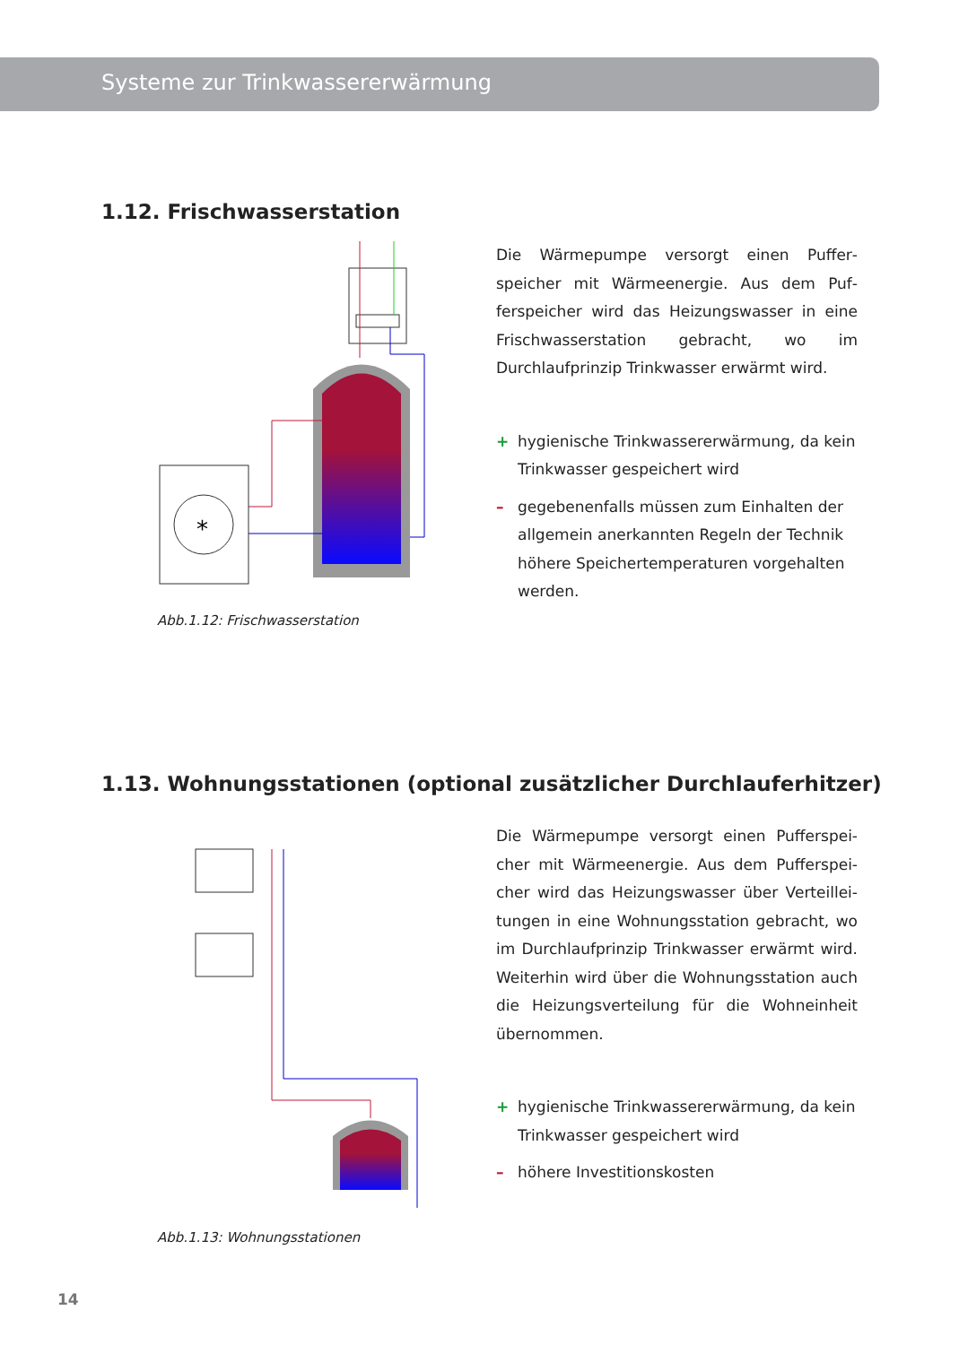Systeme zur Trinkwassererwärmung
1.12. Frischwasserstation
*
Abb.1.12: Frischwasserstation
Die Wärmepumpe versorgt einen Puffer­speicher mit Wärmeenergie. Aus dem Puf­ferspeicher wird das Heizungswasser in eine Frischwasserstation gebracht, wo im Durchlauf­prinzip Trinkwasser erwärmt wird.
+ hygienische Trinkwassererwärmung, da kein Trinkwasser gespeichert wird
– gegebenenfalls müssen zum Einhalten der all­gemein anerkannten Regeln der Technik höhe­re Speichertemperaturen vorgehalten werden.
1.13. Wohnungsstationen (optional zusätzlicher Durchlauferhitzer)
Abb.1.13: Wohnungsstationen
Die Wärmepumpe versorgt einen Pufferspei­cher mit Wärmeenergie. Aus dem Pufferspei­cher wird das Heizungswasser über Verteillei­tungen in eine Wohnungsstation gebracht, wo im Durchlaufprinzip Trinkwasser erwärmt wird. Weiterhin wird über die Wohnungsstation auch die Heizungsverteilung für die Wohneinheit übernommen.
+ hygienische Trinkwassererwärmung, da kein Trinkwasser gespeichert wird
– höhere Investitionskosten
14